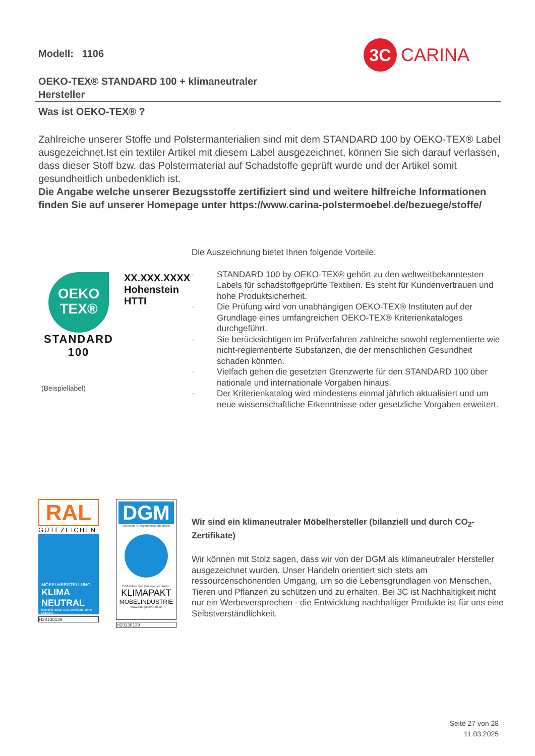Modell: 1106
OEKO-TEX® STANDARD 100 + klimaneutraler Hersteller
3C
CARINA
Was ist OEKO-TEX® ?
Zahlreiche unserer Stoffe und Polstermanterialien sind mit dem STANDARD 100 by OEKO-TEX® Label ausgezeichnet.Ist ein textiler Artikel mit diesem Label ausgezeichnet, können Sie sich darauf verlassen, dass dieser Stoff bzw. das Polstermaterial auf Schadstoffe geprüft wurde und der Artikel somit gesundheitlich unbedenklich ist.
Die Angabe welche unserer Bezugsstoffe zertifiziert sind und weitere hilfreiche Informationen finden Sie auf unserer Homepage unter https://www.carina-polstermoebel.de/bezuege/stoffe/
OEKO
TEX®
STANDARD
100
XX.XXX.XXXX
Hohenstein HTTI
(Beispiellabel)
Die Auszeichnung bietet Ihnen folgende Vorteile:
· STANDARD 100 by OEKO-TEX® gehört zu den weltweitbekanntesten Labels für schadstoffgeprüfte Textilien. Es steht für Kundenvertrauen und hohe Produktsicherheit.
· Die Prüfung wird von unabhängigen OEKO-TEX® Instituten auf der Grundlage eines umfangreichen OEKO-TEX® Kriterienkataloges durchgeführt.
· Sie berücksichtigen im Prüfverfahren zahlreiche sowohl reglementierte wie nicht-reglementierte Substanzen, die der menschlichen Gesundheit schaden könnten.
· Vielfach gehen die gesetzten Grenzwerte für den STANDARD 100 über nationale und internationale Vorgaben hinaus.
· Der Kriterienkatalog wird mindestens einmal jährlich aktualisiert und um neue wissenschaftliche Erkenntnisse oder gesetzliche Vorgaben erweitert.
RAL
GÜTEZEICHEN
MÖBELHERSTELLUNG
KLIMA NEUTRAL
bilanziell, durch CO2-Zertifikate, ohne Produkte
H20130139
DGM
Deutsche Gütegemeinschaft Möbel
CO2-Bilanz und Emissionsreduktion
KLIMAPAKT
MÖBELINDUSTRIE
www.das-goldene-m.de
H20130139
Wir sind ein klimaneutraler Möbelhersteller (bilanziell und durch CO<sub>2</sub>-Zertifikate)
Wir können mit Stolz sagen, dass wir von der DGM als klimaneutraler Hersteller ausgezeichnet wurden. Unser Handeln orientiert sich stets am ressourcenschonenden Umgang, um so die Lebensgrundlagen von Menschen, Tieren und Pflanzen zu schützen und zu erhalten. Bei 3C ist Nachhaltigkeit nicht nur ein Werbeversprechen - die Entwicklung nachhaltiger Produkte ist für uns eine Selbstverständlichkeit.
Seite 27 von 28
11.03.2025